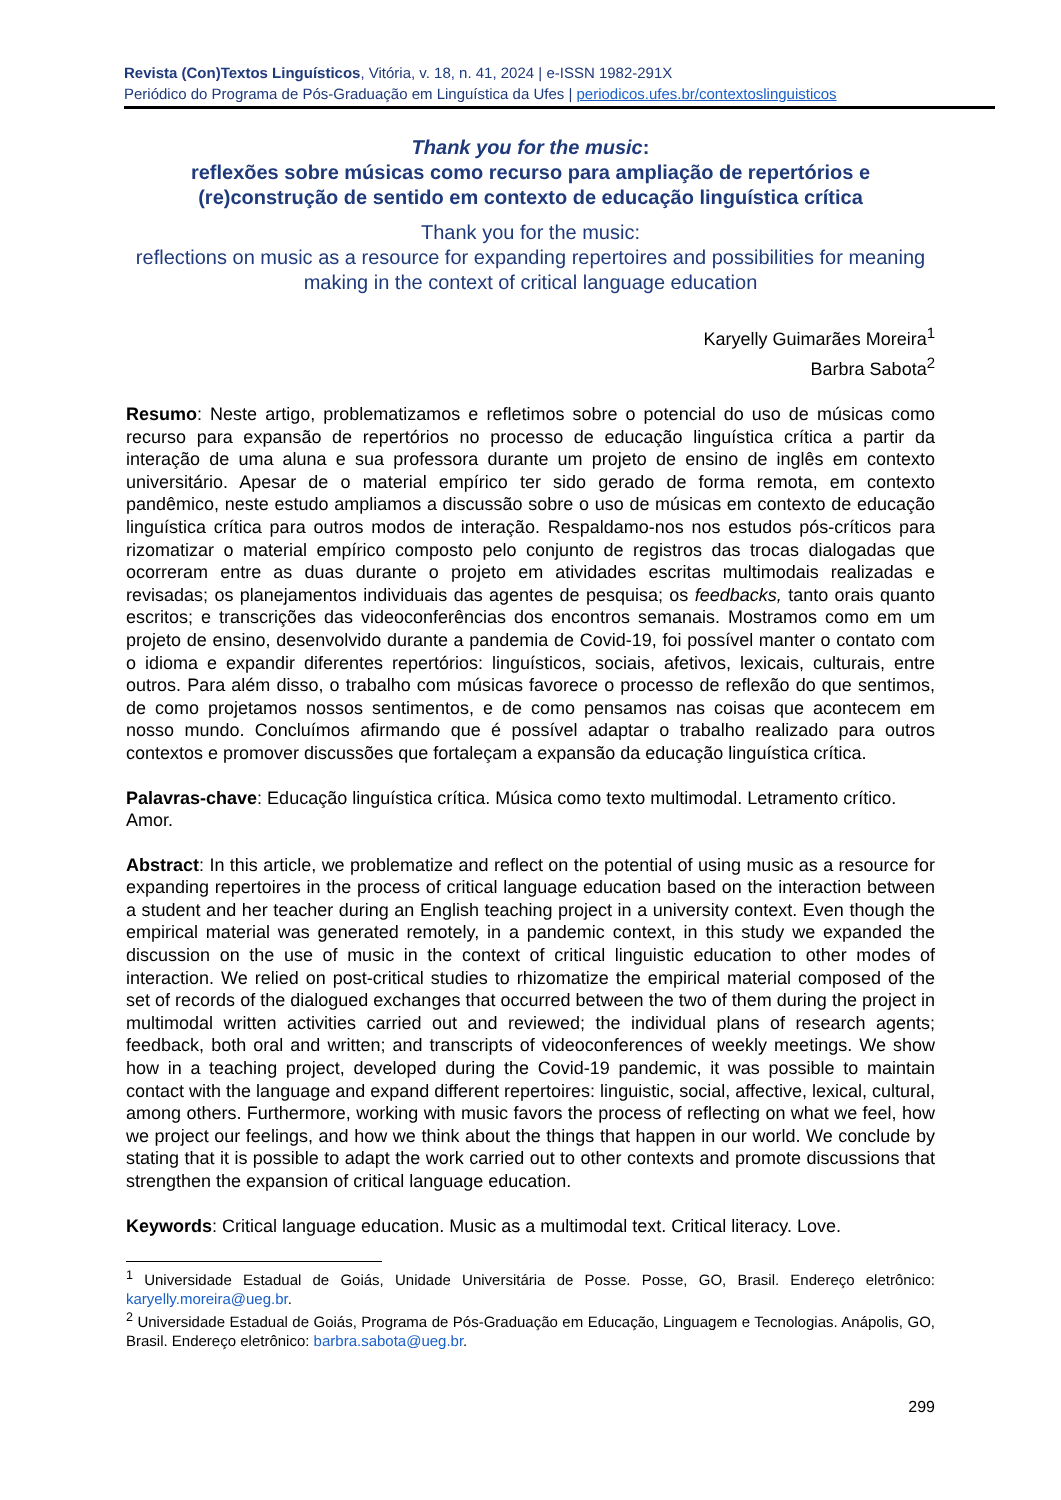Revista (Con)Textos Linguísticos, Vitória, v. 18, n. 41, 2024 | e-ISSN 1982-291X
Periódico do Programa de Pós-Graduação em Linguística da Ufes | periodicos.ufes.br/contextoslinguisticos
Thank you for the music:
reflexões sobre músicas como recurso para ampliação de repertórios e (re)construção de sentido em contexto de educação linguística crítica
Thank you for the music:
reflections on music as a resource for expanding repertoires and possibilities for meaning making in the context of critical language education
Karyelly Guimarães Moreira<sup>1</sup>
Barbra Sabota<sup>2</sup>
Resumo: Neste artigo, problematizamos e refletimos sobre o potencial do uso de músicas como recurso para expansão de repertórios no processo de educação linguística crítica a partir da interação de uma aluna e sua professora durante um projeto de ensino de inglês em contexto universitário. Apesar de o material empírico ter sido gerado de forma remota, em contexto pandêmico, neste estudo ampliamos a discussão sobre o uso de músicas em contexto de educação linguística crítica para outros modos de interação. Respaldamo-nos nos estudos pós-críticos para rizomatizar o material empírico composto pelo conjunto de registros das trocas dialogadas que ocorreram entre as duas durante o projeto em atividades escritas multimodais realizadas e revisadas; os planejamentos individuais das agentes de pesquisa; os feedbacks, tanto orais quanto escritos; e transcrições das videoconferências dos encontros semanais. Mostramos como em um projeto de ensino, desenvolvido durante a pandemia de Covid-19, foi possível manter o contato com o idioma e expandir diferentes repertórios: linguísticos, sociais, afetivos, lexicais, culturais, entre outros. Para além disso, o trabalho com músicas favorece o processo de reflexão do que sentimos, de como projetamos nossos sentimentos, e de como pensamos nas coisas que acontecem em nosso mundo. Concluímos afirmando que é possível adaptar o trabalho realizado para outros contextos e promover discussões que fortaleçam a expansão da educação linguística crítica.
Palavras-chave: Educação linguística crítica. Música como texto multimodal. Letramento crítico. Amor.
Abstract: In this article, we problematize and reflect on the potential of using music as a resource for expanding repertoires in the process of critical language education based on the interaction between a student and her teacher during an English teaching project in a university context. Even though the empirical material was generated remotely, in a pandemic context, in this study we expanded the discussion on the use of music in the context of critical linguistic education to other modes of interaction. We relied on post-critical studies to rhizomatize the empirical material composed of the set of records of the dialogued exchanges that occurred between the two of them during the project in multimodal written activities carried out and reviewed; the individual plans of research agents; feedback, both oral and written; and transcripts of videoconferences of weekly meetings. We show how in a teaching project, developed during the Covid-19 pandemic, it was possible to maintain contact with the language and expand different repertoires: linguistic, social, affective, lexical, cultural, among others. Furthermore, working with music favors the process of reflecting on what we feel, how we project our feelings, and how we think about the things that happen in our world. We conclude by stating that it is possible to adapt the work carried out to other contexts and promote discussions that strengthen the expansion of critical language education.
Keywords: Critical language education. Music as a multimodal text. Critical literacy. Love.
<sup>1</sup> Universidade Estadual de Goiás, Unidade Universitária de Posse. Posse, GO, Brasil. Endereço eletrônico: karyelly.moreira@ueg.br.
<sup>2</sup> Universidade Estadual de Goiás, Programa de Pós-Graduação em Educação, Linguagem e Tecnologias. Anápolis, GO, Brasil. Endereço eletrônico: barbra.sabota@ueg.br.
299